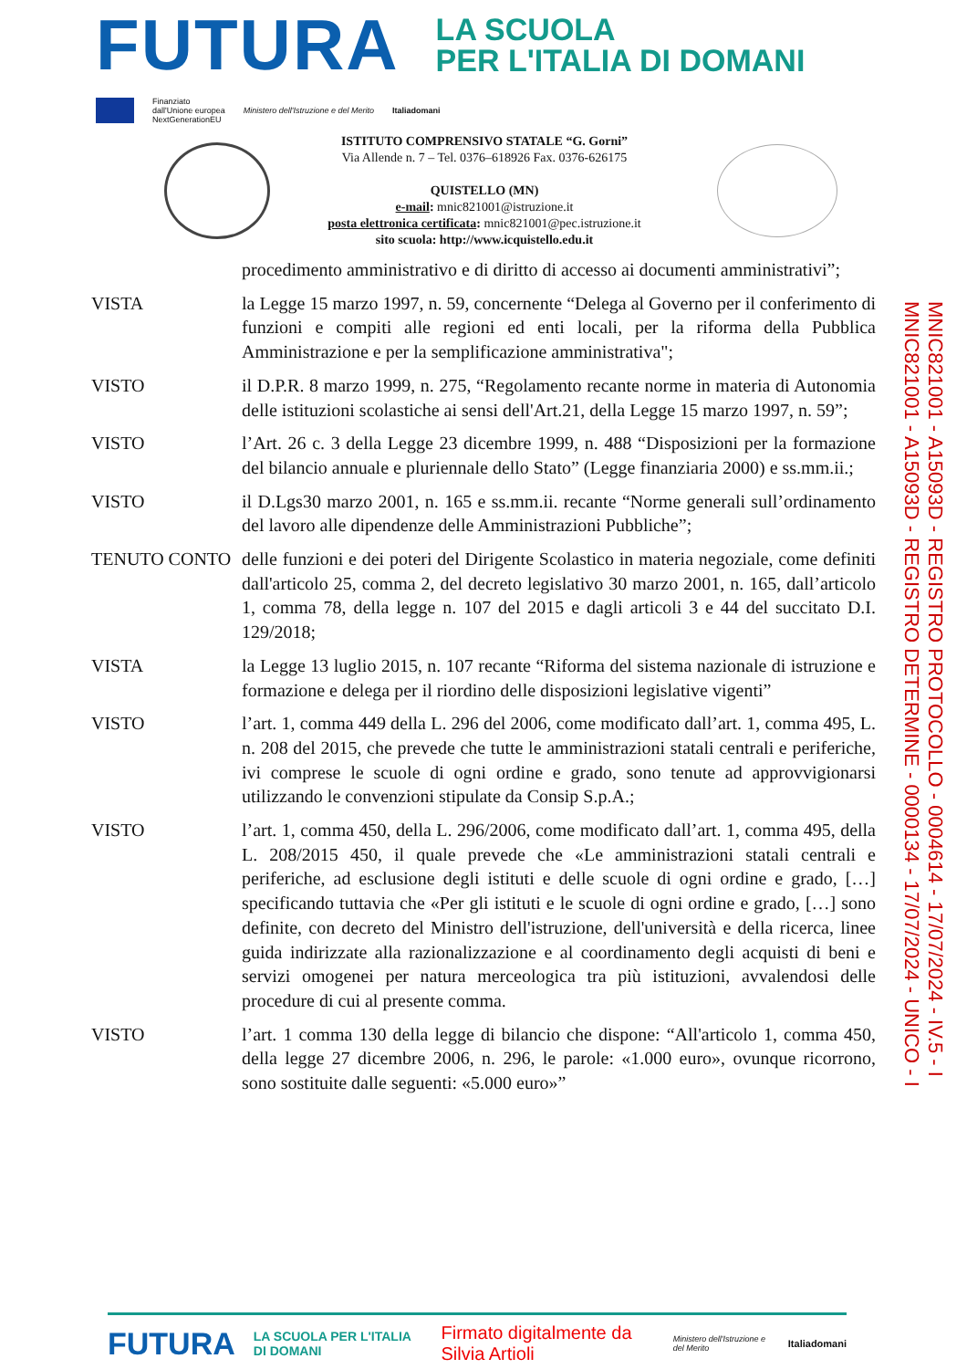FUTURA
LA SCUOLA
PER L'ITALIA DI DOMANI
Finanziato
dall'Unione europea
NextGenerationEU
Ministero dell'Istruzione e del Merito
Italiadomani
ISTITUTO COMPRENSIVO STATALE “G. Gorni”
Via Allende n. 7 – Tel. 0376–618926 Fax. 0376-626175
QUISTELLO (MN)
e-mail: mnic821001@istruzione.it
posta elettronica certificata: mnic821001@pec.istruzione.it
sito scuola: http://www.icquistello.edu.it
procedimento amministrativo e di diritto di accesso ai documenti amministrativi”;
VISTA la Legge 15 marzo 1997, n. 59, concernente “Delega al Governo per il conferimento di funzioni e compiti alle regioni ed enti locali, per la riforma della Pubblica Amministrazione e per la semplificazione amministrativa";
VISTO il D.P.R. 8 marzo 1999, n. 275, “Regolamento recante norme in materia di Autonomia delle istituzioni scolastiche ai sensi dell'Art.21, della Legge 15 marzo 1997, n. 59”;
VISTO l’Art. 26 c. 3 della Legge 23 dicembre 1999, n. 488 “Disposizioni per la formazione del bilancio annuale e pluriennale dello Stato” (Legge finanziaria 2000) e ss.mm.ii.;
VISTO il D.Lgs30 marzo 2001, n. 165 e ss.mm.ii. recante “Norme generali sull’ordinamento del lavoro alle dipendenze delle Amministrazioni Pubbliche”;
TENUTO CONTO delle funzioni e dei poteri del Dirigente Scolastico in materia negoziale, come definiti dall'articolo 25, comma 2, del decreto legislativo 30 marzo 2001, n. 165, dall’articolo 1, comma 78, della legge n. 107 del 2015 e dagli articoli 3 e 44 del succitato D.I. 129/2018;
VISTA la Legge 13 luglio 2015, n. 107 recante “Riforma del sistema nazionale di istruzione e formazione e delega per il riordino delle disposizioni legislative vigenti”
VISTO l’art. 1, comma 449 della L. 296 del 2006, come modificato dall’art. 1, comma 495, L. n. 208 del 2015, che prevede che tutte le amministrazioni statali centrali e periferiche, ivi comprese le scuole di ogni ordine e grado, sono tenute ad approvvigionarsi utilizzando le convenzioni stipulate da Consip S.p.A.;
VISTO l’art. 1, comma 450, della L. 296/2006, come modificato dall’art. 1, comma 495, della L. 208/2015 450, il quale prevede che «Le amministrazioni statali centrali e periferiche, ad esclusione degli istituti e delle scuole di ogni ordine e grado, […] specificando tuttavia che «Per gli istituti e le scuole di ogni ordine e grado, […] sono definite, con decreto del Ministro dell'istruzione, dell'università e della ricerca, linee guida indirizzate alla razionalizzazione e al coordinamento degli acquisti di beni e servizi omogenei per natura merceologica tra più istituzioni, avvalendosi delle procedure di cui al presente comma.
VISTO l’art. 1 comma 130 della legge di bilancio che dispone: “All'articolo 1, comma 450, della legge 27 dicembre 2006, n. 296, le parole: «1.000 euro», ovunque ricorrono, sono sostituite dalle seguenti: «5.000 euro»”
MNIC821001 - A15093D - REGISTRO PROTOCOLLO - 0004614 - 17/07/2024 - IV.5 - I
MNIC821001 - A15093D - REGISTRO DETERMINE - 0000134 - 17/07/2024 - UNICO - I
FUTURA LA SCUOLA PER L'ITALIA DI DOMANI Firmato digitalmente da Silvia Artioli Ministero dell'Istruzione e del Merito Italiadomani